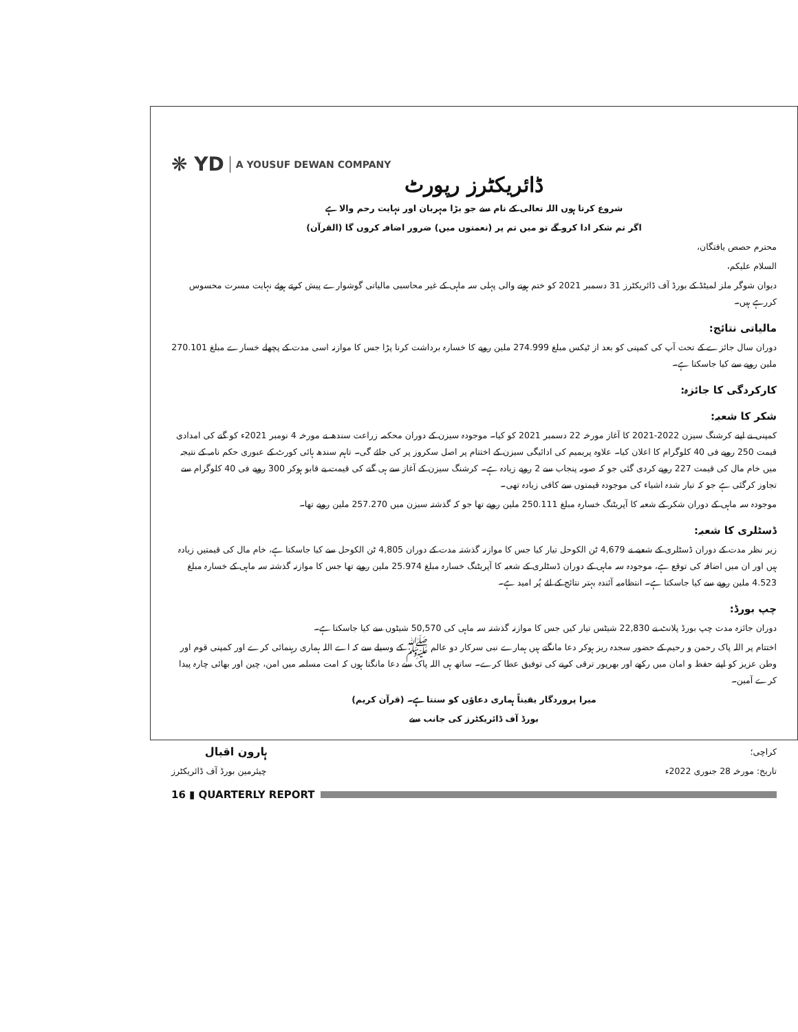❋ YD A YOUSUF DEWAN COMPANY
ڈائریکٹرز رپورٹ
شروع کرتا ہوں اللہ تعالی کے نام سے جو بڑا مہربان اور نہایت رحم والا ہے
اگر تم شکر ادا کرو گے تو میں تم پر (نعمتوں میں) ضرور اضافہ کروں گا (القرآن)
محترم حصص یافتگان،
السلام علیکم،
دیوان شوگر ملز لمیٹڈ کے بورڈ آف ڈائریکٹرز 31 دسمبر 2021 کو ختم ہونے والی پہلی سہ ماہی کے غیر محاسبی مالیاتی گوشوارے پیش کرتے ہوئے نہایت مسرت محسوس کررہے ہیں۔
مالیاتی نتائج:
دوران سال جائزے کے تحت آپ کی کمپنی کو بعد از ٹیکس مبلغ 274.999 ملین روپے کا خسارہ برداشت کرنا پڑا جس کا موازنہ اسی مدت کے پچھلے خسارے مبلغ 270.101 ملین روپے سے کیا جاسکتا ہے۔
کارکردگی کا جائزہ:
شکر کا شعبہ:
کمپنی نے اپنے کرشنگ سیزن 2022-2021 کا آغاز مورخہ 22 دسمبر 2021 کو کیا۔ موجودہ سیزن کے دوران محکمہ زراعت سندھ نے مورخہ 4 نومبر 2021ء کو گنے کی امدادی قیمت 250 روپے فی 40 کلوگرام کا اعلان کیا۔ علاوہ پریمیم کی ادائیگی سیزن کے اختتام پر اصل سکروز پر کی جائے گی۔ تاہم سندھ ہائی کورٹ کے عبوری حکم نامہ کے نتیجہ میں خام مال کی قیمت 227 روپے کردی گئی جو کہ صوبہ پنجاب سے 2 روپے زیادہ ہے۔ کرشنگ سیزن کے آغاز سے ہی گنے کی قیمت بے قابو ہوکر 300 روپے فی 40 کلوگرام سے تجاوز کرگئی ہے جو کہ تیار شدہ اشیاء کی موجودہ قیمتوں سے کافی زیادہ تھی۔
موجودہ سہ ماہی کے دوران شکر کے شعبہ کا آپریٹنگ خسارہ مبلغ 250.111 ملین روپے تھا جو کہ گذشتہ سیزن میں 257.270 ملین روپے تھا۔
ڈسٹلری کا شعبہ:
زیر نظر مدت کے دوران ڈسٹلری کے شعبے نے 4,679 ٹن الکوحل تیار کیا جس کا موازنہ گذشتہ مدت کے دوران 4,805 ٹن الکوحل سے کیا جاسکتا ہے، خام مال کی قیمتیں زیادہ ہیں اور ان میں اضافہ کی توقع ہے، موجودہ سہ ماہی کے دوران ڈسٹلری کے شعبہ کا آپریٹنگ خسارہ مبلغ 25.974 ملین روپے تھا جس کا موازنہ گذشتہ سہ ماہی کے خسارہ مبلغ 4.523 ملین روپے سے کیا جاسکتا ہے۔ انتظامیہ آئندہ بہتر نتائج کے لئے پُر امید ہے۔
چپ بورڈ:
دوران جائزہ مدت چپ بورڈ پلانٹ نے 22,830 شیٹس تیار کیں جس کا موازنہ گذشتہ سہ ماہی کی 50,570 شیٹوں سے کیا جاسکتا ہے۔
اختتام پر اللہ پاک رحمن و رحیم کے حضور سجدہ ریز ہوکر دعا مانگتے ہیں ہمارے نبی سرکار دو عالم ﷺ کے وسیلے سے کہ اے اللہ ہماری رہنمائی کرے اور کمپنی قوم اور وطن عزیز کو اپنے حفظ و امان میں رکھے اور بھرپور ترقی کرنے کی توفیق عطا کرے۔ ساتھ ہی اللہ پاک سے دعا مانگتا ہوں کہ امت مسلمہ میں امن، چین اور بھائی چارہ پیدا کرے آمین۔
میرا پروردگار یقیناً ہماری دعاؤں کو سنتا ہے۔ (قرآن کریم)
بورڈ آف ڈائریکٹرز کی جانب سے
کراچی؛
تاریخ: مورخہ 28 جنوری 2022ء
ہارون اقبال
چیئرمین بورڈ آف ڈائریکٹرز
16 ▮ QUARTERLY REPORT